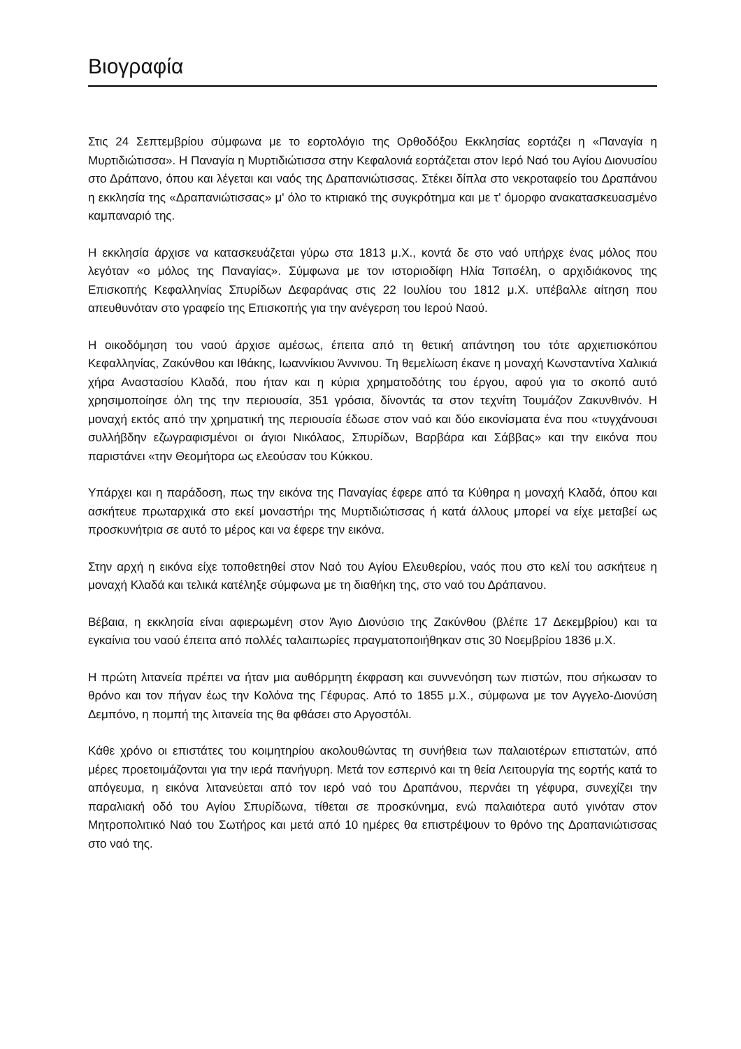Βιογραφία
Στις 24 Σεπτεμβρίου σύμφωνα με το εορτολόγιο της Ορθοδόξου Εκκλησίας εορτάζει η «Παναγία η Μυρτιδιώτισσα». Η Παναγία η Μυρτιδιώτισσα στην Κεφαλονιά εορτάζεται στον Ιερό Ναό του Αγίου Διονυσίου στο Δράπανο, όπου και λέγεται και ναός της Δραπανιώτισσας. Στέκει δίπλα στο νεκροταφείο του Δραπάνου η εκκλησία της «Δραπανιώτισσας» μ' όλο το κτιριακό της συγκρότημα και με τ' όμορφο ανακατασκευασμένο καμπαναριό της.
Η εκκλησία άρχισε να κατασκευάζεται γύρω στα 1813 μ.Χ., κοντά δε στο ναό υπήρχε ένας μόλος που λεγόταν «ο μόλος της Παναγίας». Σύμφωνα με τον ιστοριοδίφη Ηλία Τσιτσέλη, ο αρχιδιάκονος της Επισκοπής Κεφαλληνίας Σπυρίδων Δεφαράνας στις 22 Ιουλίου του 1812 μ.Χ. υπέβαλλε αίτηση που απευθυνόταν στο γραφείο της Επισκοπής για την ανέγερση του Ιερού Ναού.
Η οικοδόμηση του ναού άρχισε αμέσως, έπειτα από τη θετική απάντηση του τότε αρχιεπισκόπου Κεφαλληνίας, Ζακύνθου και Ιθάκης, Ιωαννίκιου Άννινου. Τη θεμελίωση έκανε η μοναχή Κωνσταντίνα Χαλικιά χήρα Αναστασίου Κλαδά, που ήταν και η κύρια χρηματοδότης του έργου, αφού για το σκοπό αυτό χρησιμοποίησε όλη της την περιουσία, 351 γρόσια, δίνοντάς τα στον τεχνίτη Τουμάζον Ζακυνθινόν. Η μοναχή εκτός από την χρηματική της περιουσία έδωσε στον ναό και δύο εικονίσματα ένα που «τυγχάνουσι συλλήβδην εζωγραφισμένοι οι άγιοι Νικόλαος, Σπυρίδων, Βαρβάρα και Σάββας» και την εικόνα που παριστάνει «την Θεομήτορα ως ελεούσαν του Κύκκου.
Υπάρχει και η παράδοση, πως την εικόνα της Παναγίας έφερε από τα Κύθηρα η μοναχή Κλαδά, όπου και ασκήτευε πρωταρχικά στο εκεί μοναστήρι της Μυρτιδιώτισσας ή κατά άλλους μπορεί να είχε μεταβεί ως προσκυνήτρια σε αυτό το μέρος και να έφερε την εικόνα.
Στην αρχή η εικόνα είχε τοποθετηθεί στον Ναό του Αγίου Ελευθερίου, ναός που στο κελί του ασκήτευε η μοναχή Κλαδά και τελικά κατέληξε σύμφωνα με τη διαθήκη της, στο ναό του Δράπανου.
Βέβαια, η εκκλησία είναι αφιερωμένη στον Άγιο Διονύσιο της Ζακύνθου (βλέπε 17 Δεκεμβρίου) και τα εγκαίνια του ναού έπειτα από πολλές ταλαιπωρίες πραγματοποιήθηκαν στις 30 Νοεμβρίου 1836 μ.Χ.
Η πρώτη λιτανεία πρέπει να ήταν μια αυθόρμητη έκφραση και συννενόηση των πιστών, που σήκωσαν το θρόνο και τον πήγαν έως την Κολόνα της Γέφυρας. Από το 1855 μ.Χ., σύμφωνα με τον Αγγελο-Διονύση Δεμπόνο, η πομπή της λιτανεία της θα φθάσει στο Αργοστόλι.
Κάθε χρόνο οι επιστάτες του κοιμητηρίου ακολουθώντας τη συνήθεια των παλαιοτέρων επιστατών, από μέρες προετοιμάζονται για την ιερά πανήγυρη. Μετά τον εσπερινό και τη θεία Λειτουργία της εορτής κατά το απόγευμα, η εικόνα λιτανεύεται από τον ιερό ναό του Δραπάνου, περνάει τη γέφυρα, συνεχίζει την παραλιακή οδό του Αγίου Σπυρίδωνα, τίθεται σε προσκύνημα, ενώ παλαιότερα αυτό γινόταν στον Μητροπολιτικό Ναό του Σωτήρος και μετά από 10 ημέρες θα επιστρέψουν το θρόνο της Δραπανιώτισσας στο ναό της.